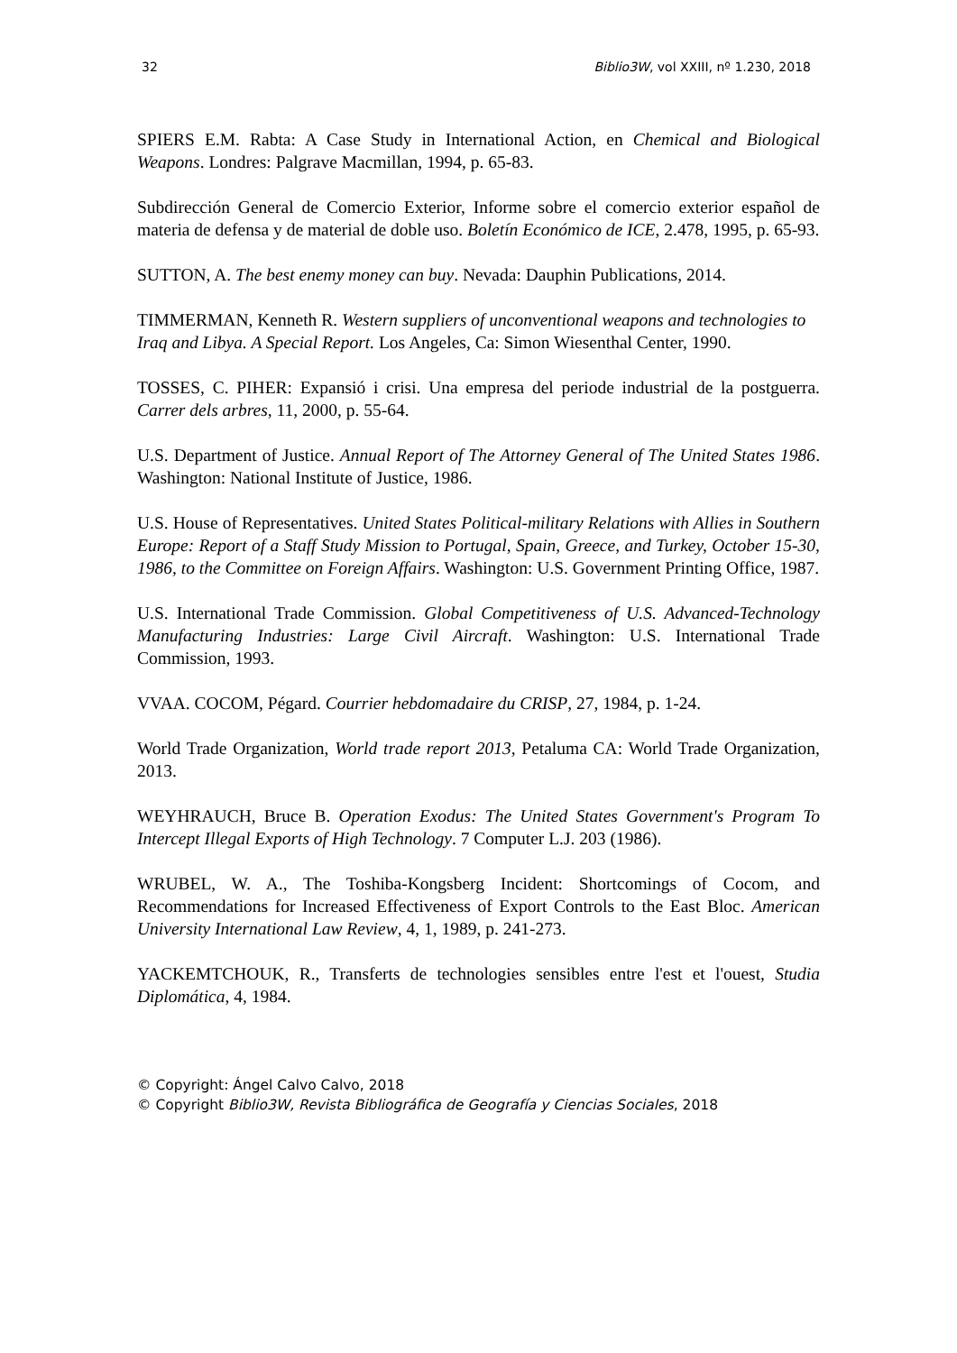32 Biblio3W, vol XXIII, nº 1.230, 2018
SPIERS E.M. Rabta: A Case Study in International Action, en Chemical and Biological Weapons. Londres: Palgrave Macmillan, 1994, p. 65-83.
Subdirección General de Comercio Exterior, Informe sobre el comercio exterior español de materia de defensa y de material de doble uso. Boletín Económico de ICE, 2.478, 1995, p. 65-93.
SUTTON, A. The best enemy money can buy. Nevada: Dauphin Publications, 2014.
TIMMERMAN, Kenneth R. Western suppliers of unconventional weapons and technologies to Iraq and Libya. A Special Report. Los Angeles, Ca: Simon Wiesenthal Center, 1990.
TOSSES, C. PIHER: Expansió i crisi. Una empresa del periode industrial de la postguerra. Carrer dels arbres, 11, 2000, p. 55-64.
U.S. Department of Justice. Annual Report of The Attorney General of The United States 1986. Washington: National Institute of Justice, 1986.
U.S. House of Representatives. United States Political-military Relations with Allies in Southern Europe: Report of a Staff Study Mission to Portugal, Spain, Greece, and Turkey, October 15-30, 1986, to the Committee on Foreign Affairs. Washington: U.S. Government Printing Office, 1987.
U.S. International Trade Commission. Global Competitiveness of U.S. Advanced-Technology Manufacturing Industries: Large Civil Aircraft. Washington: U.S. International Trade Commission, 1993.
VVAA. COCOM, Pégard. Courrier hebdomadaire du CRISP, 27, 1984, p. 1-24.
World Trade Organization, World trade report 2013, Petaluma CA: World Trade Organization, 2013.
WEYHRAUCH, Bruce B. Operation Exodus: The United States Government's Program To Intercept Illegal Exports of High Technology. 7 Computer L.J. 203 (1986).
WRUBEL, W. A., The Toshiba-Kongsberg Incident: Shortcomings of Cocom, and Recommendations for Increased Effectiveness of Export Controls to the East Bloc. American University International Law Review, 4, 1, 1989, p. 241-273.
YACKEMTCHOUK, R., Transferts de technologies sensibles entre l'est et l'ouest, Studia Diplomática, 4, 1984.
© Copyright: Ángel Calvo Calvo, 2018
© Copyright Biblio3W, Revista Bibliográfica de Geografía y Ciencias Sociales, 2018